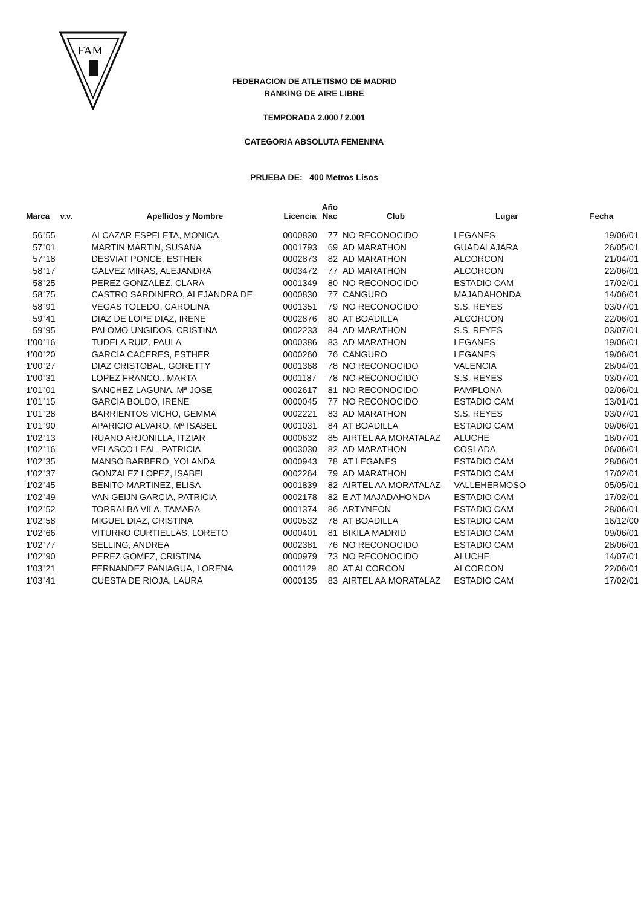FAM
FEDERACION DE ATLETISMO DE MADRID
RANKING DE AIRE LIBRE
TEMPORADA 2.000 / 2.001
CATEGORIA ABSOLUTA FEMENINA
PRUEBA DE: 400 Metros Lisos
| Marca | v.v. | Apellidos y Nombre | Licencia | Año Nac | Club | Lugar | Fecha |
| --- | --- | --- | --- | --- | --- | --- | --- |
| 56"55 | | ALCAZAR ESPELETA, MONICA | 0000830 | 77 | NO RECONOCIDO | LEGANES | 19/06/01 |
| 57"01 | | MARTIN MARTIN, SUSANA | 0001793 | 69 | AD MARATHON | GUADALAJARA | 26/05/01 |
| 57"18 | | DESVIAT PONCE, ESTHER | 0002873 | 82 | AD MARATHON | ALCORCON | 21/04/01 |
| 58"17 | | GALVEZ MIRAS, ALEJANDRA | 0003472 | 77 | AD MARATHON | ALCORCON | 22/06/01 |
| 58"25 | | PEREZ GONZALEZ, CLARA | 0001349 | 80 | NO RECONOCIDO | ESTADIO CAM | 17/02/01 |
| 58"75 | | CASTRO SARDINERO, ALEJANDRA DE | 0000830 | 77 | CANGURO | MAJADAHONDA | 14/06/01 |
| 58"91 | | VEGAS TOLEDO, CAROLINA | 0001351 | 79 | NO RECONOCIDO | S.S. REYES | 03/07/01 |
| 59"41 | | DIAZ DE LOPE DIAZ, IRENE | 0002876 | 80 | AT BOADILLA | ALCORCON | 22/06/01 |
| 59"95 | | PALOMO UNGIDOS, CRISTINA | 0002233 | 84 | AD MARATHON | S.S. REYES | 03/07/01 |
| 1'00"16 | | TUDELA RUIZ, PAULA | 0000386 | 83 | AD MARATHON | LEGANES | 19/06/01 |
| 1'00"20 | | GARCIA CACERES, ESTHER | 0000260 | 76 | CANGURO | LEGANES | 19/06/01 |
| 1'00"27 | | DIAZ CRISTOBAL, GORETTY | 0001368 | 78 | NO RECONOCIDO | VALENCIA | 28/04/01 |
| 1'00"31 | | LOPEZ FRANCO,. MARTA | 0001187 | 78 | NO RECONOCIDO | S.S. REYES | 03/07/01 |
| 1'01"01 | | SANCHEZ LAGUNA, Mª JOSE | 0002617 | 81 | NO RECONOCIDO | PAMPLONA | 02/06/01 |
| 1'01"15 | | GARCIA BOLDO, IRENE | 0000045 | 77 | NO RECONOCIDO | ESTADIO CAM | 13/01/01 |
| 1'01"28 | | BARRIENTOS VICHO, GEMMA | 0002221 | 83 | AD MARATHON | S.S. REYES | 03/07/01 |
| 1'01"90 | | APARICIO ALVARO, Mª ISABEL | 0001031 | 84 | AT BOADILLA | ESTADIO CAM | 09/06/01 |
| 1'02"13 | | RUANO ARJONILLA, ITZIAR | 0000632 | 85 | AIRTEL AA MORATALAZ | ALUCHE | 18/07/01 |
| 1'02"16 | | VELASCO LEAL, PATRICIA | 0003030 | 82 | AD MARATHON | COSLADA | 06/06/01 |
| 1'02"35 | | MANSO BARBERO, YOLANDA | 0000943 | 78 | AT LEGANES | ESTADIO CAM | 28/06/01 |
| 1'02"37 | | GONZALEZ LOPEZ, ISABEL | 0002264 | 79 | AD MARATHON | ESTADIO CAM | 17/02/01 |
| 1'02"45 | | BENITO MARTINEZ, ELISA | 0001839 | 82 | AIRTEL AA MORATALAZ | VALLEHERMOSO | 05/05/01 |
| 1'02"49 | | VAN GEIJN GARCIA, PATRICIA | 0002178 | 82 | E AT MAJADAHONDA | ESTADIO CAM | 17/02/01 |
| 1'02"52 | | TORRALBA VILA, TAMARA | 0001374 | 86 | ARTYNEON | ESTADIO CAM | 28/06/01 |
| 1'02"58 | | MIGUEL DIAZ, CRISTINA | 0000532 | 78 | AT BOADILLA | ESTADIO CAM | 16/12/00 |
| 1'02"66 | | VITURRO CURTIELLAS, LORETO | 0000401 | 81 | BIKILA MADRID | ESTADIO CAM | 09/06/01 |
| 1'02"77 | | SELLING, ANDREA | 0002381 | 76 | NO RECONOCIDO | ESTADIO CAM | 28/06/01 |
| 1'02"90 | | PEREZ GOMEZ, CRISTINA | 0000979 | 73 | NO RECONOCIDO | ALUCHE | 14/07/01 |
| 1'03"21 | | FERNANDEZ PANIAGUA, LORENA | 0001129 | 80 | AT ALCORCON | ALCORCON | 22/06/01 |
| 1'03"41 | | CUESTA DE RIOJA, LAURA | 0000135 | 83 | AIRTEL AA MORATALAZ | ESTADIO CAM | 17/02/01 |